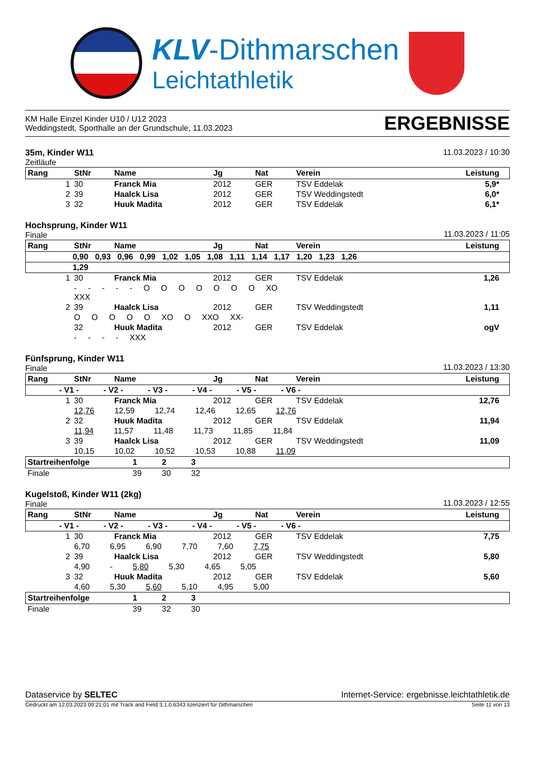KLV-Dithmarschen
Leichtathletik
KM Halle Einzel Kinder U10 / U12 2023
Weddingstedt, Sporthalle an der Grundschule, 11.03.2023
ERGEBNISSE
35m, Kinder W11
Zeitläufe
11.03.2023 / 10:30
| Rang | StNr | Name | Jg | Nat | Verein | Leistung | |
| --- | --- | --- | --- | --- | --- | --- | --- |
| 1 | 30 | Franck Mia | 2012 | GER | TSV Eddelak | 5,9* | |
| 2 | 39 | Haalck Lisa | 2012 | GER | TSV Weddingstedt | 6,0* | |
| 3 | 32 | Huuk Madita | 2012 | GER | TSV Eddelak | 6,1* | |
Hochsprung, Kinder W11
Finale
11.03.2023 / 11:05
| Rang | StNr | Name | Jg | Nat | Verein | Leistung | |
| --- | --- | --- | --- | --- | --- | --- | --- |
| 0,90 0,93 0,96 0,99 1,02 1,05 1,08 1,11 1,14 1,17 1,20 1,23 1,26 | | | | | | | |
| 1,29 | | | | | | | |
| 1 | 30 | Franck Mia | 2012 | GER | TSV Eddelak | 1,26 | |
| | - - - - - O O O O O O O XO XXX | | | | | | |
| 2 | 39 | Haalck Lisa | 2012 | GER | TSV Weddingstedt | 1,11 | |
| | O O O O O XO O XXO XX- | | | | | | |
| | 32 | Huuk Madita | 2012 | GER | TSV Eddelak | ogV | |
| | - - - - XXX | | | | | | |
Fünfsprung, Kinder W11
Finale
11.03.2023 / 13:30
| Rang | StNr | Name | Jg | Nat | Verein | Leistung | |
| --- | --- | --- | --- | --- | --- | --- | --- |
| - V1 - - V2 - - V3 - - V4 - - V5 - - V6 - | | | | | | | |
| 1 | 30 | Franck Mia | 2012 | GER | TSV Eddelak | 12,76 | |
| | 12,76 12,59 12,74 12,46 12,65 12,76 | | | | | | |
| 2 | 32 | Huuk Madita | 2012 | GER | TSV Eddelak | 11,94 | |
| | 11,94 11,57 11,48 11,73 11,85 11,84 | | | | | | |
| 3 | 39 | Haalck Lisa | 2012 | GER | TSV Weddingstedt | 11,09 | |
| | 10,15 10,02 10,52 10,53 10,88 11,09 | | | | | | |
| Startreihenfolge | 1 | 2 | 3 |
| --- | --- | --- | --- |
| Finale | 39 | 30 | 32 |
Kugelstoß, Kinder W11 (2kg)
Finale
11.03.2023 / 12:55
| Rang | StNr | Name | Jg | Nat | Verein | Leistung | |
| --- | --- | --- | --- | --- | --- | --- | --- |
| - V1 - - V2 - - V3 - - V4 - - V5 - - V6 - | | | | | | | |
| 1 | 30 | Franck Mia | 2012 | GER | TSV Eddelak | 7,75 | |
| | 6,70 6,95 6,90 7,70 7,60 7,75 | | | | | | |
| 2 | 39 | Haalck Lisa | 2012 | GER | TSV Weddingstedt | 5,80 | |
| | 4,90 - 5,80 5,30 4,65 5,05 | | | | | | |
| 3 | 32 | Huuk Madita | 2012 | GER | TSV Eddelak | 5,60 | |
| | 4,60 5,30 5,60 5,10 4,95 5,00 | | | | | | |
| Startreihenfolge | 1 | 2 | 3 |
| --- | --- | --- | --- |
| Finale | 39 | 32 | 30 |
Dataservice by SELTEC Internet-Service: ergebnisse.leichtathletik.de
Gedruckt am 12.03.2023 09:21:01 mit Track and Field 3.1.0.6343 lizenziert für Dithmarschen
Seite 11 von 13